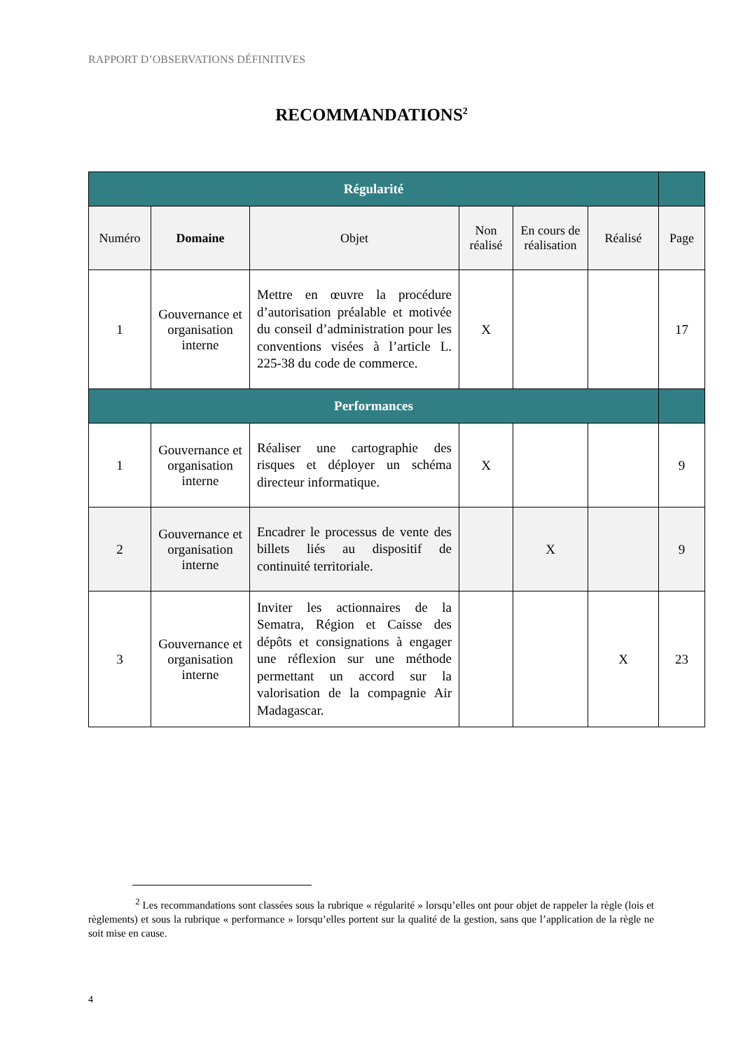RAPPORT D’OBSERVATIONS DÉFINITIVES
RECOMMANDATIONS<sup>2</sup>
| Régularité | | | | | | |
| --- | --- | --- | --- | --- | --- | --- |
| Numéro | Domaine | Objet | Non réalisé | En cours de réalisation | Réalisé | Page |
| 1 | Gouvernance et organisation interne | Mettre en œuvre la procédure d’autorisation préalable et motivée du conseil d’administration pour les conventions visées à l’article L. 225-38 du code de commerce. | X | | | 17 |
| Performances | | | | | | |
| 1 | Gouvernance et organisation interne | Réaliser une cartographie des risques et déployer un schéma directeur informatique. | X | | | 9 |
| 2 | Gouvernance et organisation interne | Encadrer le processus de vente des billets liés au dispositif de continuité territoriale. | | X | | 9 |
| 3 | Gouvernance et organisation interne | Inviter les actionnaires de la Sematra, Région et Caisse des dépôts et consignations à engager une réflexion sur une méthode permettant un accord sur la valorisation de la compagnie Air Madagascar. | | | X | 23 |
<sup>2</sup> Les recommandations sont classées sous la rubrique « régularité » lorsqu’elles ont pour objet de rappeler la règle (lois et règlements) et sous la rubrique « performance » lorsqu’elles portent sur la qualité de la gestion, sans que l’application de la règle ne soit mise en cause.
4